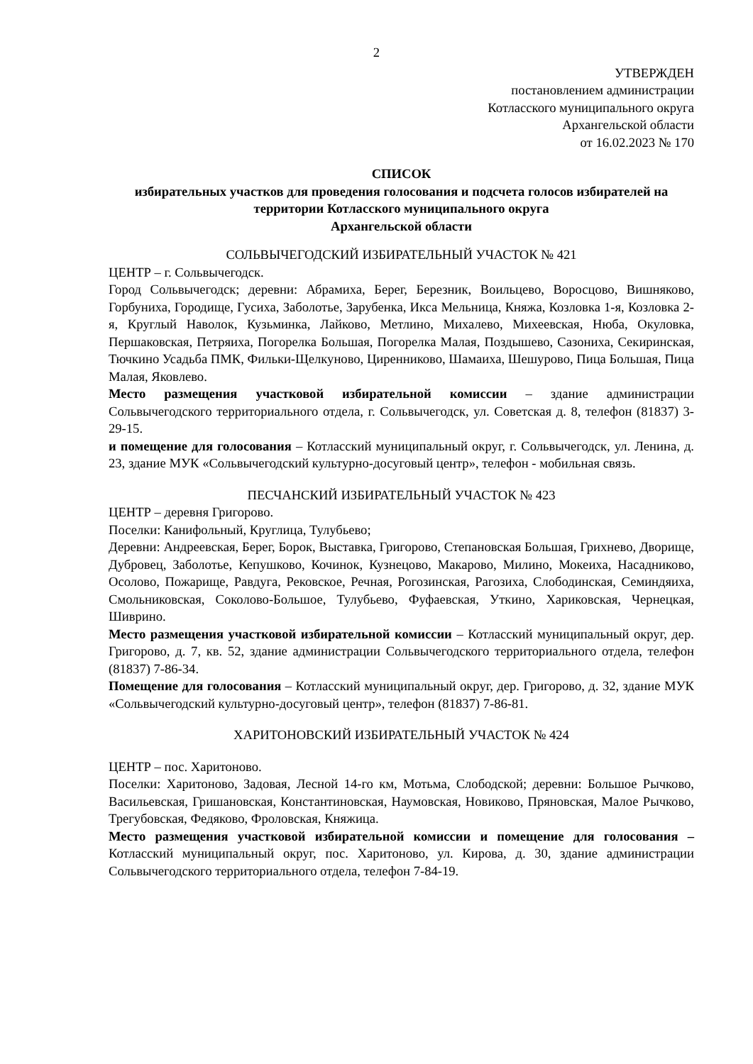2
УТВЕРЖДЕН
постановлением администрации
Котласского муниципального округа
Архангельской области
от 16.02.2023 № 170
СПИСОК
избирательных участков для проведения голосования и подсчета голосов избирателей на территории Котласского муниципального округа
Архангельской области
СОЛЬВЫЧЕГОДСКИЙ ИЗБИРАТЕЛЬНЫЙ УЧАСТОК № 421
ЦЕНТР – г. Сольвычегодск.
Город Сольвычегодск; деревни: Абрамиха, Берег, Березник, Воильцево, Воросцово, Вишняково, Горбуниха, Городище, Гусиха, Заболотье, Зарубенка, Икса Мельница, Княжа, Козловка 1-я, Козловка 2-я, Круглый Наволок, Кузьминка, Лайково, Метлино, Михалево, Михеевская, Нюба, Окуловка, Першаковская, Петряиха, Погорелка Большая, Погорелка Малая, Поздышево, Сазониха, Секиринская, Тючкино Усадьба ПМК, Фильки-Щелкуново, Циренниково, Шамаиха, Шешурово, Пица Большая, Пица Малая, Яковлево.
Место размещения участковой избирательной комиссии – здание администрации Сольвычегодского территориального отдела, г. Сольвычегодск, ул. Советская д. 8, телефон (81837) 3-29-15.
и помещение для голосования – Котласский муниципальный округ, г. Сольвычегодск, ул. Ленина, д. 23, здание МУК «Сольвычегодский культурно-досуговый центр», телефон - мобильная связь.
ПЕСЧАНСКИЙ ИЗБИРАТЕЛЬНЫЙ УЧАСТОК № 423
ЦЕНТР – деревня Григорово.
Поселки: Канифольный, Круглица, Тулубьево;
Деревни: Андреевская, Берег, Борок, Выставка, Григорово, Степановская Большая, Грихнево, Дворище, Дубровец, Заболотье, Кепушково, Кочинок, Кузнецово, Макарово, Милино, Мокеиха, Насадниково, Осолово, Пожарище, Равдуга, Рековское, Речная, Рогозинская, Рагозиха, Слободинская, Семиндяиха, Смольниковская, Соколово-Большое, Тулубьево, Фуфаевская, Уткино, Хариковская, Чернецкая, Шиврино.
Место размещения участковой избирательной комиссии – Котласский муниципальный округ, дер. Григорово, д. 7, кв. 52, здание администрации Сольвычегодского территориального отдела, телефон (81837) 7-86-34.
Помещение для голосования – Котласский муниципальный округ, дер. Григорово, д. 32, здание МУК «Сольвычегодский культурно-досуговый центр», телефон (81837) 7-86-81.
ХАРИТОНОВСКИЙ ИЗБИРАТЕЛЬНЫЙ УЧАСТОК № 424
ЦЕНТР – пос. Харитоново.
Поселки: Харитоново, Задовая, Лесной 14-го км, Мотьма, Слободской; деревни: Большое Рычково, Васильевская, Гришановская, Константиновская, Наумовская, Новиково, Пряновская, Малое Рычково, Трегубовская, Федяково, Фроловская, Княжица.
Место размещения участковой избирательной комиссии и помещение для голосования – Котласский муниципальный округ, пос. Харитоново, ул. Кирова, д. 30, здание администрации Сольвычегодского территориального отдела, телефон 7-84-19.